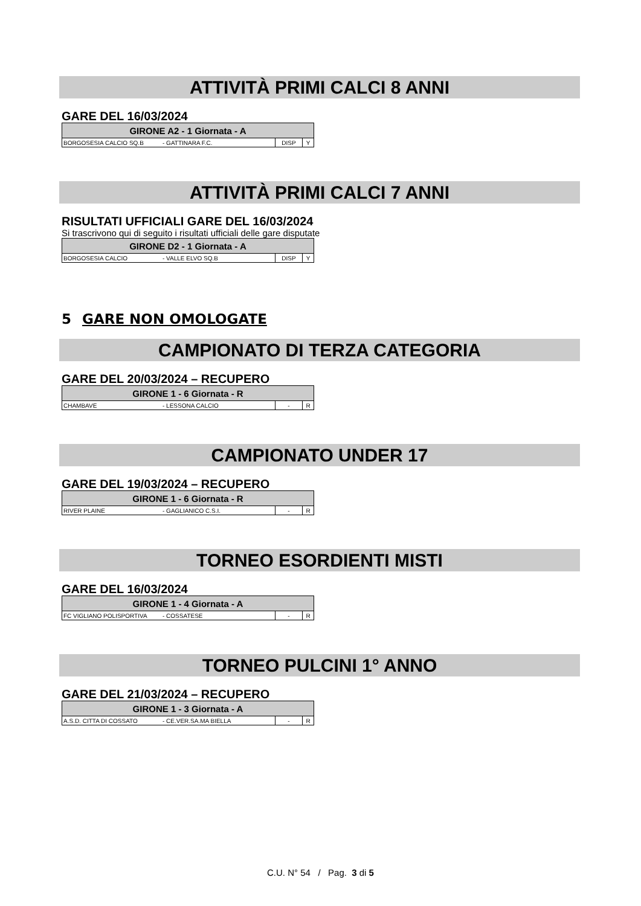ATTIVITÀ PRIMI CALCI 8 ANNI
GARE DEL 16/03/2024
| GIRONE A2 - 1 Giornata - A | | | |
| --- | --- | --- | --- |
| BORGOSESIA CALCIO SQ.B | - GATTINARA F.C. | DISP | Y |
ATTIVITÀ PRIMI CALCI 7 ANNI
RISULTATI UFFICIALI GARE DEL 16/03/2024
Si trascrivono qui di seguito i risultati ufficiali delle gare disputate
| GIRONE D2 - 1 Giornata - A | | | |
| --- | --- | --- | --- |
| BORGOSESIA CALCIO | - VALLE ELVO SQ.B | DISP | Y |
5 GARE NON OMOLOGATE
CAMPIONATO DI TERZA CATEGORIA
GARE DEL 20/03/2024 – RECUPERO
| GIRONE 1 - 6 Giornata - R | | | |
| --- | --- | --- | --- |
| CHAMBAVE | - LESSONA CALCIO | - | R |
CAMPIONATO UNDER 17
GARE DEL 19/03/2024 – RECUPERO
| GIRONE 1 - 6 Giornata - R | | | |
| --- | --- | --- | --- |
| RIVER PLAINE | - GAGLIANICO C.S.I. | - | R |
TORNEO ESORDIENTI MISTI
GARE DEL 16/03/2024
| GIRONE 1 - 4 Giornata - A | | | |
| --- | --- | --- | --- |
| FC VIGLIANO POLISPORTIVA | - COSSATESE | - | R |
TORNEO PULCINI 1° ANNO
GARE DEL 21/03/2024 – RECUPERO
| GIRONE 1 - 3 Giornata - A | | | |
| --- | --- | --- | --- |
| A.S.D. CITTA DI COSSATO | - CE.VER.SA.MA BIELLA | - | R |
C.U. N° 54 / Pag. 3 di 5